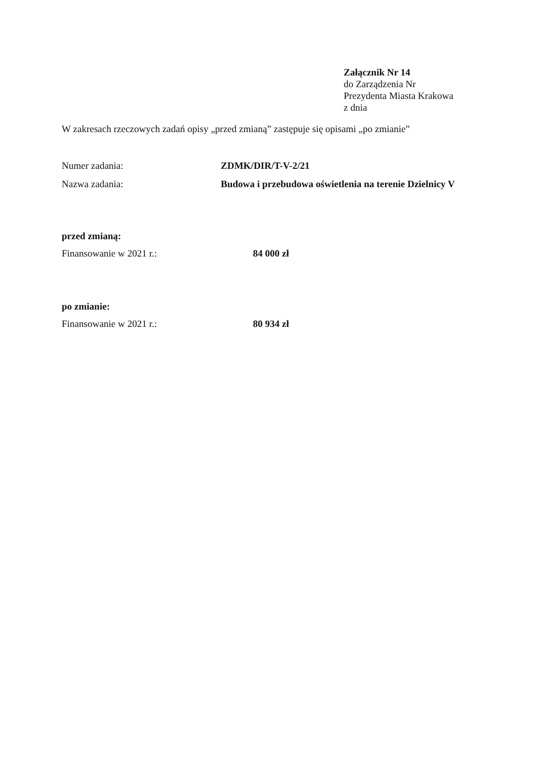Załącznik Nr 14
do Zarządzenia Nr
Prezydenta Miasta Krakowa
z dnia
W zakresach rzeczowych zadań opisy „przed zmianą” zastępuje się opisami „po zmianie”
Numer zadania: ZDMK/DIR/T-V-2/21
Nazwa zadania: Budowa i przebudowa oświetlenia na terenie Dzielnicy V
przed zmianą:
Finansowanie w 2021 r.: 84 000 zł
po zmianie:
Finansowanie w 2021 r.: 80 934 zł